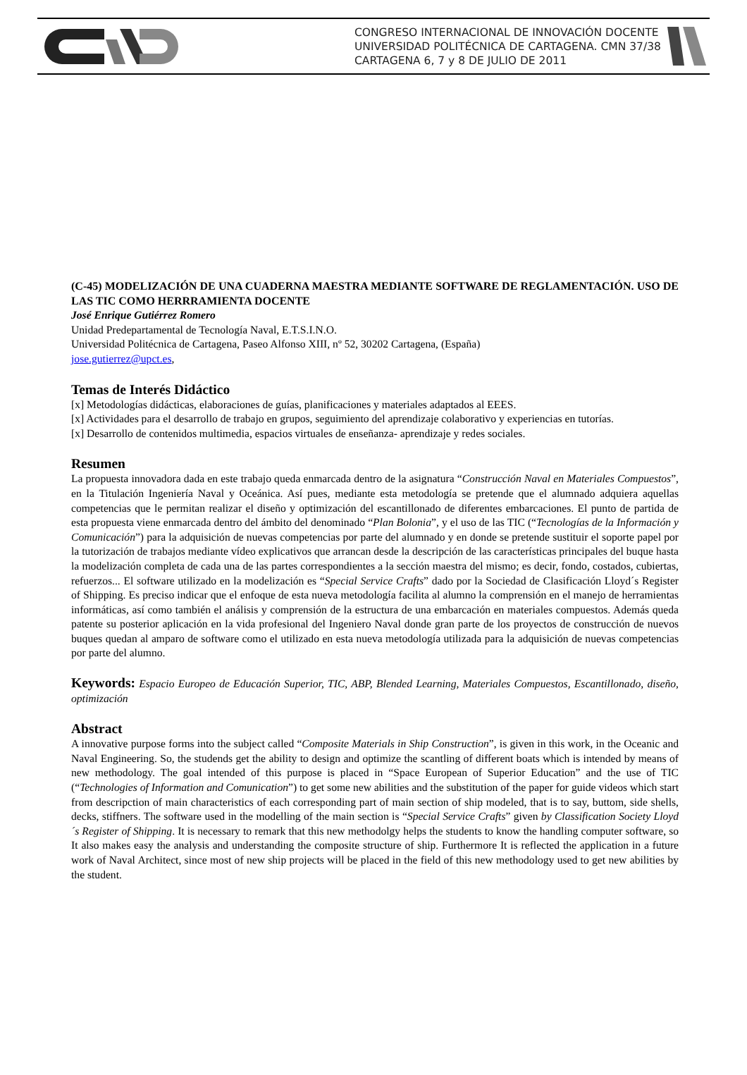CONGRESO INTERNACIONAL DE INNOVACIÓN DOCENTE
UNIVERSIDAD POLITÉCNICA DE CARTAGENA. CMN 37/38
CARTAGENA 6, 7 y 8 DE JULIO DE 2011
(C-45) MODELIZACIÓN DE UNA CUADERNA MAESTRA MEDIANTE SOFTWARE DE REGLAMENTACIÓN. USO DE LAS TIC COMO HERRRAMIENTA DOCENTE
José Enrique Gutiérrez Romero
Unidad Predepartamental de Tecnología Naval, E.T.S.I.N.O.
Universidad Politécnica de Cartagena, Paseo Alfonso XIII, nº 52, 30202 Cartagena, (España)
jose.gutierrez@upct.es,
Temas de Interés Didáctico
[x] Metodologías didácticas, elaboraciones de guías, planificaciones y materiales adaptados al EEES.
[x] Actividades para el desarrollo de trabajo en grupos, seguimiento del aprendizaje colaborativo y experiencias en tutorías.
[x] Desarrollo de contenidos multimedia, espacios virtuales de enseñanza- aprendizaje y redes sociales.
Resumen
La propuesta innovadora dada en este trabajo queda enmarcada dentro de la asignatura “Construcción Naval en Materiales Compuestos”, en la Titulación Ingeniería Naval y Oceánica. Así pues, mediante esta metodología se pretende que el alumnado adquiera aquellas competencias que le permitan realizar el diseño y optimización del escantillonado de diferentes embarcaciones. El punto de partida de esta propuesta viene enmarcada dentro del ámbito del denominado “Plan Bolonia”, y el uso de las TIC (“Tecnologías de la Información y Comunicación”) para la adquisición de nuevas competencias por parte del alumnado y en donde se pretende sustituir el soporte papel por la tutorización de trabajos mediante vídeo explicativos que arrancan desde la descripción de las características principales del buque hasta la modelización completa de cada una de las partes correspondientes a la sección maestra del mismo; es decir, fondo, costados, cubiertas, refuerzos... El software utilizado en la modelización es “Special Service Crafts” dado por la Sociedad de Clasificación Lloyd´s Register of Shipping. Es preciso indicar que el enfoque de esta nueva metodología facilita al alumno la comprensión en el manejo de herramientas informáticas, así como también el análisis y comprensión de la estructura de una embarcación en materiales compuestos. Además queda patente su posterior aplicación en la vida profesional del Ingeniero Naval donde gran parte de los proyectos de construcción de nuevos buques quedan al amparo de software como el utilizado en esta nueva metodología utilizada para la adquisición de nuevas competencias por parte del alumno.
Keywords: Espacio Europeo de Educación Superior, TIC, ABP, Blended Learning, Materiales Compuestos, Escantillonado, diseño, optimización
Abstract
A innovative purpose forms into the subject called “Composite Materials in Ship Construction”, is given in this work, in the Oceanic and Naval Engineering. So, the studends get the ability to design and optimize the scantling of different boats which is intended by means of new methodology. The goal intended of this purpose is placed in “Space European of Superior Education” and the use of TIC (“Technologies of Information and Comunication”) to get some new abilities and the substitution of the paper for guide videos which start from descripction of main characteristics of each corresponding part of main section of ship modeled, that is to say, buttom, side shells, decks, stiffners. The software used in the modelling of the main section is “Special Service Crafts” given by Classification Society Lloyd´s Register of Shipping. It is necessary to remark that this new methodolgy helps the students to know the handling computer software, so It also makes easy the analysis and understanding the composite structure of ship. Furthermore It is reflected the application in a future work of Naval Architect, since most of new ship projects will be placed in the field of this new methodology used to get new abilities by the student.